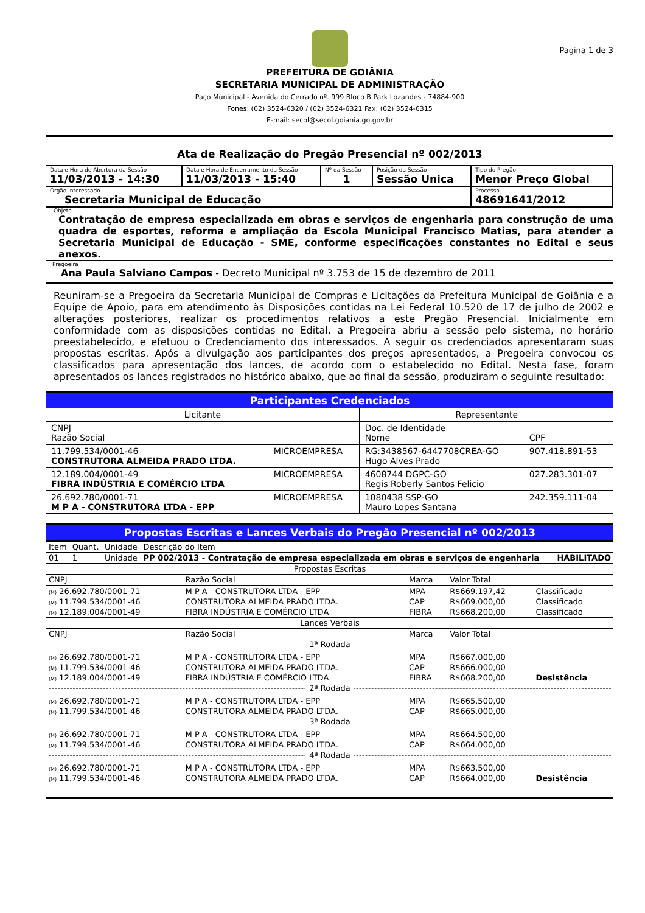Pagina 1 de 3
PREFEITURA DE GOIÂNIA
SECRETARIA MUNICIPAL DE ADMINISTRAÇÃO
Paço Municipal - Avenida do Cerrado nº. 999 Bloco B Park Lozandes - 74884-900
Fones: (62) 3524-6320 / (62) 3524-6321 Fax: (62) 3524-6315
E-mail: secol@secol.goiania.go.gov.br
Ata de Realização do Pregão Presencial nº 002/2013
| Data e Hora de Abertura da Sessão 11/03/2013 - 14:30 | Data e Hora de Encerramento da Sessão 11/03/2013 - 15:40 | Nº da Sessão 1 | Posição da Sessão Sessão Unica | Tipo do Pregão Menor Preço Global |
| Órgão interessado Secretaria Municipal de Educação | | | | Processo 48691641/2012 |
Objeto
Contratação de empresa especializada em obras e serviços de engenharia para construção de uma quadra de esportes, reforma e ampliação da Escola Municipal Francisco Matias, para atender a Secretaria Municipal de Educação - SME, conforme especificações constantes no Edital e seus anexos.
Pregoeira
Ana Paula Salviano Campos - Decreto Municipal nº 3.753 de 15 de dezembro de 2011
Reuniram-se a Pregoeira da Secretaria Municipal de Compras e Licitações da Prefeitura Municipal de Goiânia e a Equipe de Apoio, para em atendimento às Disposições contidas na Lei Federal 10.520 de 17 de julho de 2002 e alterações posteriores, realizar os procedimentos relativos a este Pregão Presencial. Inicialmente em conformidade com as disposições contidas no Edital, a Pregoeira abriu a sessão pelo sistema, no horário preestabelecido, e efetuou o Credenciamento dos interessados. A seguir os credenciados apresentaram suas propostas escritas. Após a divulgação aos participantes dos preços apresentados, a Pregoeira convocou os classificados para apresentação dos lances, de acordo com o estabelecido no Edital. Nesta fase, foram apresentados os lances registrados no histórico abaixo, que ao final da sessão, produziram o seguinte resultado:
Participantes Credenciados
| Licitante | | Representante | |
| CNPJ Razão Social | | Doc. de Identidade Nome | CPF |
| 11.799.534/0001-46 CONSTRUTORA ALMEIDA PRADO LTDA. | MICROEMPRESA | RG:3438567-6447708CREA-GO Hugo Alves Prado | 907.418.891-53 |
| 12.189.004/0001-49 FIBRA INDÚSTRIA E COMÉRCIO LTDA | MICROEMPRESA | 4608744 DGPC-GO Regis Roberly Santos Felicio | 027.283.301-07 |
| 26.692.780/0001-71 M P A - CONSTRUTORA LTDA - EPP | MICROEMPRESA | 1080438 SSP-GO Mauro Lopes Santana | 242.359.111-04 |
Propostas Escritas e Lances Verbais do Pregão Presencial nº 002/2013
| Item | Quant. | Unidade | Descrição do Item | |
| 01 | 1 | Unidade | PP 002/2013 - Contratação de empresa especializada em obras e serviços de engenharia | HABILITADO |
| Propostas Escritas | | | | |
| CNPJ | Razão Social | Marca | Valor Total | |
| (M) 26.692.780/0001-71 | M P A - CONSTRUTORA LTDA - EPP | MPA | R$669.197,42 | Classificado |
| (M) 11.799.534/0001-46 | CONSTRUTORA ALMEIDA PRADO LTDA. | CAP | R$669.000,00 | Classificado |
| (M) 12.189.004/0001-49 | FIBRA INDÚSTRIA E COMÉRCIO LTDA | FIBRA | R$668.200,00 | Classificado |
| Lances Verbais | | | | |
| CNPJ | Razão Social | Marca | Valor Total | |
| 1ª Rodada | | | | |
| (M) 26.692.780/0001-71 | M P A - CONSTRUTORA LTDA - EPP | MPA | R$667.000,00 | |
| (M) 11.799.534/0001-46 | CONSTRUTORA ALMEIDA PRADO LTDA. | CAP | R$666.000,00 | |
| (M) 12.189.004/0001-49 | FIBRA INDÚSTRIA E COMÉRCIO LTDA | FIBRA | R$668.200,00 | Desistência |
| 2ª Rodada | | | | |
| (M) 26.692.780/0001-71 | M P A - CONSTRUTORA LTDA - EPP | MPA | R$665.500,00 | |
| (M) 11.799.534/0001-46 | CONSTRUTORA ALMEIDA PRADO LTDA. | CAP | R$665.000,00 | |
| 3ª Rodada | | | | |
| (M) 26.692.780/0001-71 | M P A - CONSTRUTORA LTDA - EPP | MPA | R$664.500,00 | |
| (M) 11.799.534/0001-46 | CONSTRUTORA ALMEIDA PRADO LTDA. | CAP | R$664.000,00 | |
| 4ª Rodada | | | | |
| (M) 26.692.780/0001-71 | M P A - CONSTRUTORA LTDA - EPP | MPA | R$663.500,00 | |
| (M) 11.799.534/0001-46 | CONSTRUTORA ALMEIDA PRADO LTDA. | CAP | R$664.000,00 | Desistência |